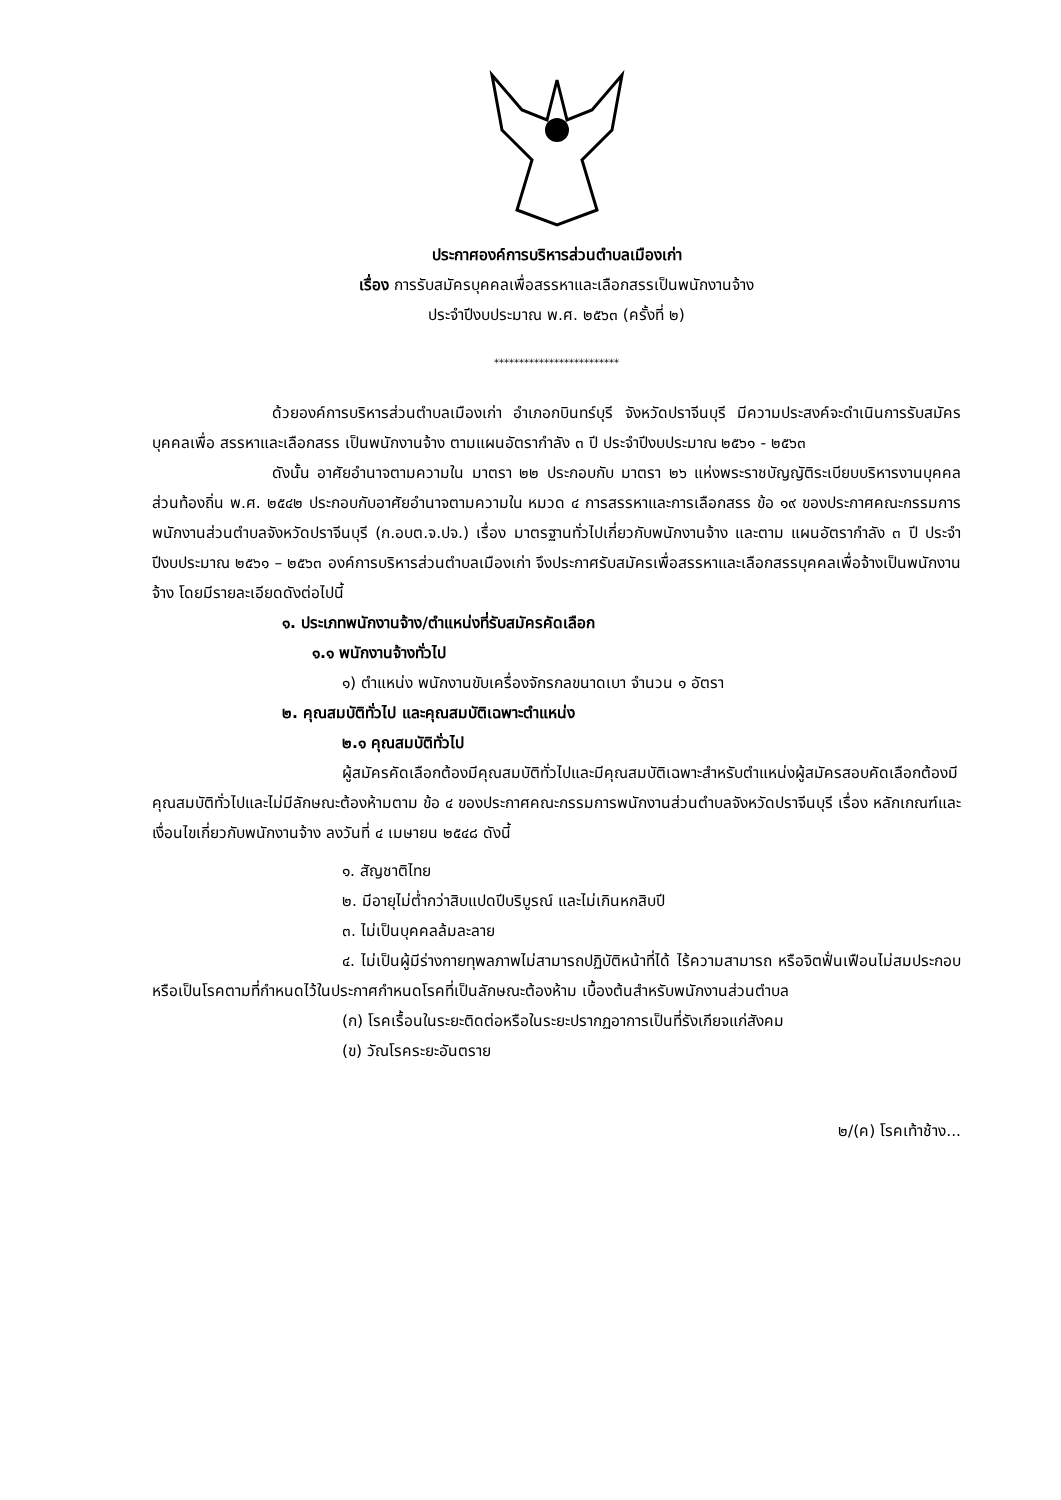ประกาศองค์การบริหารส่วนตำบลเมืองเก่า
เรื่อง การรับสมัครบุคคลเพื่อสรรหาและเลือกสรรเป็นพนักงานจ้าง
ประจำปีงบประมาณ พ.ศ. ๒๕๖๓ (ครั้งที่ ๒)
*************************
ด้วยองค์การบริหารส่วนตำบลเมืองเก่า อำเภอกบินทร์บุรี จังหวัดปราจีนบุรี มีความประสงค์จะดำเนินการรับสมัครบุคคลเพื่อ สรรหาและเลือกสรร เป็นพนักงานจ้าง ตามแผนอัตรากำลัง ๓ ปี ประจำปีงบประมาณ ๒๕๖๑ - ๒๕๖๓
ดังนั้น อาศัยอำนาจตามความใน มาตรา ๒๒ ประกอบกับ มาตรา ๒๖ แห่งพระราชบัญญัติระเบียบบริหารงานบุคคลส่วนท้องถิ่น พ.ศ. ๒๕๔๒ ประกอบกับอาศัยอำนาจตามความใน หมวด ๔ การสรรหาและการเลือกสรร ข้อ ๑๙ ของประกาศคณะกรรมการพนักงานส่วนตำบลจังหวัดปราจีนบุรี (ก.อบต.จ.ปจ.) เรื่อง มาตรฐานทั่วไปเกี่ยวกับพนักงานจ้าง และตาม แผนอัตรากำลัง ๓ ปี ประจำปีงบประมาณ ๒๕๖๑ – ๒๕๖๓ องค์การบริหารส่วนตำบลเมืองเก่า จึงประกาศรับสมัครเพื่อสรรหาและเลือกสรรบุคคลเพื่อจ้างเป็นพนักงานจ้าง โดยมีรายละเอียดดังต่อไปนี้
๑. ประเภทพนักงานจ้าง/ตำแหน่งที่รับสมัครคัดเลือก
๑.๑ พนักงานจ้างทั่วไป
๑) ตำแหน่ง พนักงานขับเครื่องจักรกลขนาดเบา จำนวน ๑ อัตรา
๒. คุณสมบัติทั่วไป และคุณสมบัติเฉพาะตำแหน่ง
๒.๑ คุณสมบัติทั่วไป
ผู้สมัครคัดเลือกต้องมีคุณสมบัติทั่วไปและมีคุณสมบัติเฉพาะสำหรับตำแหน่งผู้สมัครสอบคัดเลือกต้องมีคุณสมบัติทั่วไปและไม่มีลักษณะต้องห้ามตาม ข้อ ๔ ของประกาศคณะกรรมการพนักงานส่วนตำบลจังหวัดปราจีนบุรี เรื่อง หลักเกณฑ์และเงื่อนไขเกี่ยวกับพนักงานจ้าง ลงวันที่ ๔ เมษายน ๒๕๔๘ ดังนี้
๑. สัญชาติไทย
๒. มีอายุไม่ต่ำกว่าสิบแปดปีบริบูรณ์ และไม่เกินหกสิบปี
๓. ไม่เป็นบุคคลล้มละลาย
๔. ไม่เป็นผู้มีร่างกายทุพลภาพไม่สามารถปฏิบัติหน้าที่ได้ ไร้ความสามารถ หรือจิตฟั่นเฟือนไม่สมประกอบ หรือเป็นโรคตามที่กำหนดไว้ในประกาศกำหนดโรคที่เป็นลักษณะต้องห้าม เบื้องต้นสำหรับพนักงานส่วนตำบล
(ก) โรคเรื้อนในระยะติดต่อหรือในระยะปรากฏอาการเป็นที่รังเกียจแก่สังคม
(ข) วัณโรคระยะอันตราย
๒/(ค) โรคเท้าช้าง...